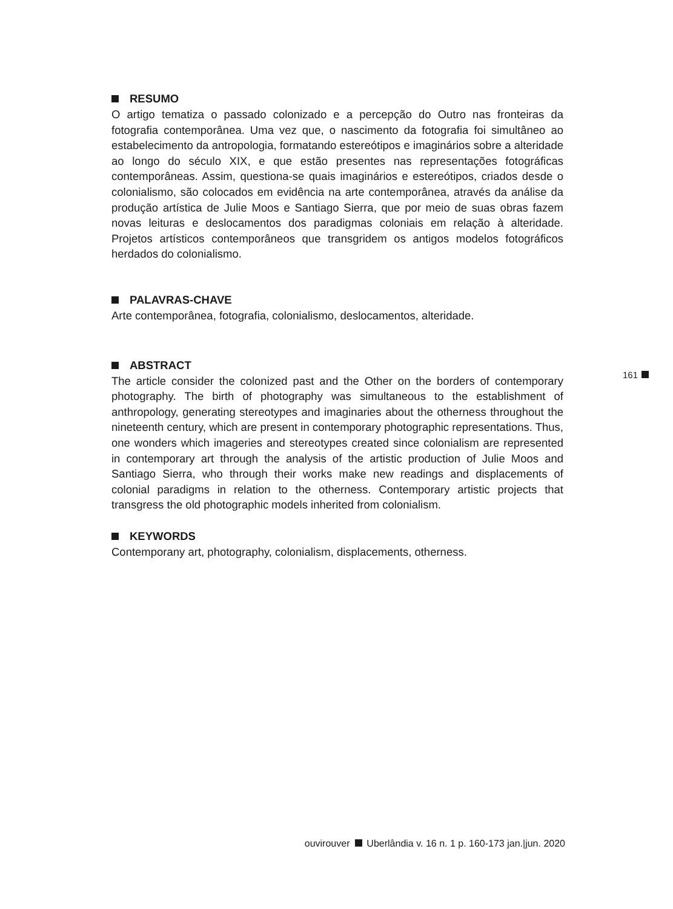RESUMO
O artigo tematiza o passado colonizado e a percepção do Outro nas fronteiras da fotografia contemporânea. Uma vez que, o nascimento da fotografia foi simultâneo ao estabelecimento da antropologia, formatando estereótipos e imaginários sobre a alteridade ao longo do século XIX, e que estão presentes nas representações fotográficas contemporâneas. Assim, questiona-se quais imaginários e estereótipos, criados desde o colonialismo, são colocados em evidência na arte contemporânea, através da análise da produção artística de Julie Moos e Santiago Sierra, que por meio de suas obras fazem novas leituras e deslocamentos dos paradigmas coloniais em relação à alteridade. Projetos artísticos contemporâneos que transgridem os antigos modelos fotográficos herdados do colonialismo.
PALAVRAS-CHAVE
Arte contemporânea, fotografia, colonialismo, deslocamentos, alteridade.
ABSTRACT
The article consider the colonized past and the Other on the borders of contemporary photography. The birth of photography was simultaneous to the establishment of anthropology, generating stereotypes and imaginaries about the otherness throughout the nineteenth century, which are present in contemporary photographic representations. Thus, one wonders which imageries and stereotypes created since colonialism are represented in contemporary art through the analysis of the artistic production of Julie Moos and Santiago Sierra, who through their works make new readings and displacements of colonial paradigms in relation to the otherness. Contemporary artistic projects that transgress the old photographic models inherited from colonialism.
KEYWORDS
Contemporany art, photography, colonialism, displacements, otherness.
161
ouvirouver Uberlândia v. 16 n. 1 p. 160-173 jan.|jun. 2020